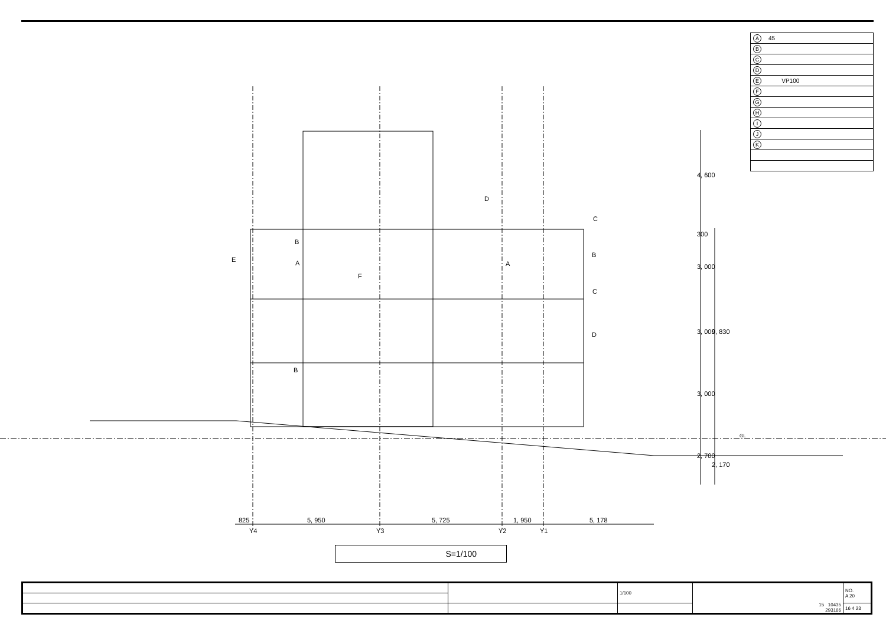| A 45 |
| B |
| C |
| D |
| E VP100 |
| F |
| G |
| H |
| I |
| J |
| K |
825
5, 950
5, 725
1, 950
5, 178
Y4
Y3
Y2
Y1
GL
4, 600
300
3, 000
3, 000
9, 830
3, 000
2, 700
2, 170
D
C
B
E
B
A
A
F
C
D
B
S=1/100
| | | 1/100 | 15 10435 293166 | NO. A 20 |
| | | | | 16 4 23 |